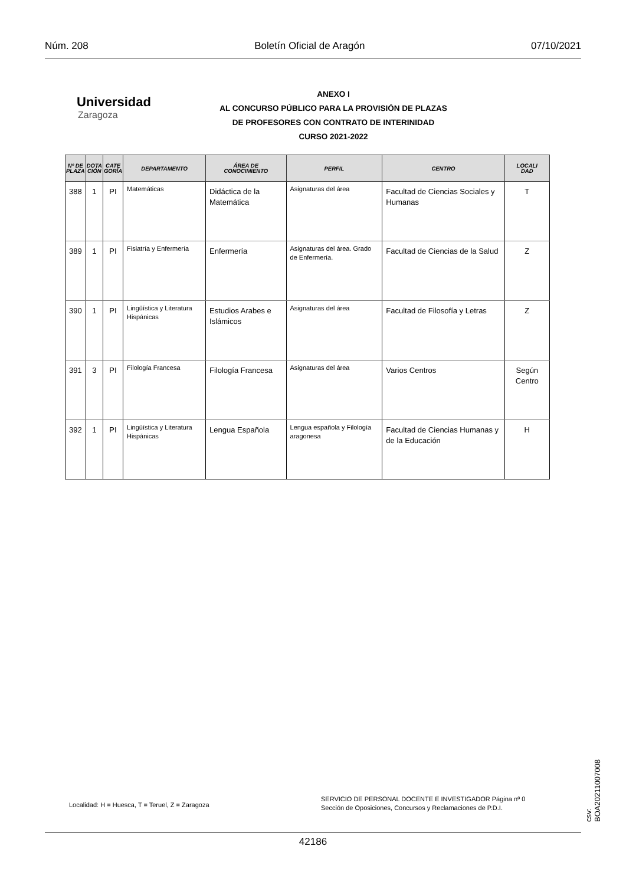Núm. 208 Boletín Oficial de Aragón 07/10/2021
Universidad
Zaragoza
ANEXO I
AL CONCURSO PÚBLICO PARA LA PROVISIÓN DE PLAZAS
DE PROFESORES CON CONTRATO DE INTERINIDAD
CURSO 2021-2022
| Nº DE PLAZA | DOTA CIÓN | CATE GORÍA | DEPARTAMENTO | ÁREA DE CONOCIMIENTO | PERFIL | CENTRO | LOCALI DAD |
| --- | --- | --- | --- | --- | --- | --- | --- |
| 388 | 1 | PI | Matemáticas | Didáctica de la Matemática | Asignaturas del área | Facultad de Ciencias Sociales y Humanas | T |
| 389 | 1 | PI | Fisiatría y Enfermería | Enfermería | Asignaturas del área. Grado de Enfermería. | Facultad de Ciencias de la Salud | Z |
| 390 | 1 | PI | Lingüística y Literatura Hispánicas | Estudios Arabes e Islámicos | Asignaturas del área | Facultad de Filosofía y Letras | Z |
| 391 | 3 | PI | Filología Francesa | Filología Francesa | Asignaturas del área | Varios Centros | Según Centro |
| 392 | 1 | PI | Lingüística y Literatura Hispánicas | Lengua Española | Lengua española y Filología aragonesa | Facultad de Ciencias Humanas y de la Educación | H |
Localidad: H = Huesca, T = Teruel, Z = Zaragoza
SERVICIO DE PERSONAL DOCENTE E INVESTIGADOR Página nº 0
Sección de Oposiciones, Concursos y Reclamaciones de P.D.I.
42186
csv: BOA20211007008